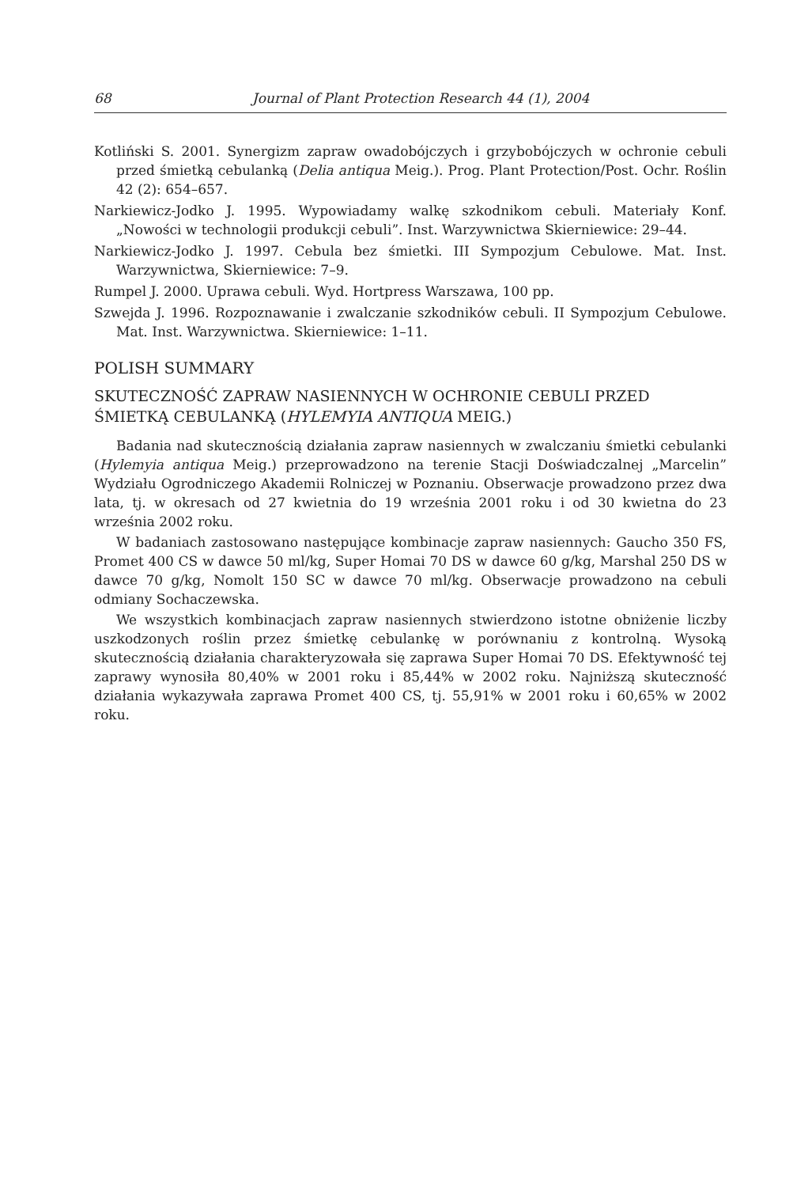68 Journal of Plant Protection Research 44 (1), 2004
Kotliński S. 2001. Synergizm zapraw owadobójczych i grzybobójczych w ochronie cebuli przed śmietką cebulanką (Delia antiqua Meig.). Prog. Plant Protection/Post. Ochr. Roślin 42 (2): 654–657.
Narkiewicz-Jodko J. 1995. Wypowiadamy walkę szkodnikom cebuli. Materiały Konf. „Nowości w technologii produkcji cebuli”. Inst. Warzywnictwa Skierniewice: 29–44.
Narkiewicz-Jodko J. 1997. Cebula bez śmietki. III Sympozjum Cebulowe. Mat. Inst. Warzywnictwa, Skierniewice: 7–9.
Rumpel J. 2000. Uprawa cebuli. Wyd. Hortpress Warszawa, 100 pp.
Szwejda J. 1996. Rozpoznawanie i zwalczanie szkodników cebuli. II Sympozjum Cebulowe. Mat. Inst. Warzywnictwa. Skierniewice: 1–11.
POLISH SUMMARY
SKUTECZNOŚĆ ZAPRAW NASIENNYCH W OCHRONIE CEBULI PRZED ŚMIETKĄ CEBULANKĄ (HYLEMYIA ANTIQUA MEIG.)
Badania nad skutecznością działania zapraw nasiennych w zwalczaniu śmietki cebulanki (Hylemyia antiqua Meig.) przeprowadzono na terenie Stacji Doświadczalnej „Marcelin” Wydziału Ogrodniczego Akademii Rolniczej w Poznaniu. Obserwacje prowadzono przez dwa lata, tj. w okresach od 27 kwietnia do 19 września 2001 roku i od 30 kwietna do 23 września 2002 roku.
W badaniach zastosowano następujące kombinacje zapraw nasiennych: Gaucho 350 FS, Promet 400 CS w dawce 50 ml/kg, Super Homai 70 DS w dawce 60 g/kg, Marshal 250 DS w dawce 70 g/kg, Nomolt 150 SC w dawce 70 ml/kg. Obserwacje prowadzono na cebuli odmiany Sochaczewska.
We wszystkich kombinacjach zapraw nasiennych stwierdzono istotne obniżenie liczby uszkodzonych roślin przez śmietkę cebulankę w porównaniu z kontrolną. Wysoką skutecznością działania charakteryzowała się zaprawa Super Homai 70 DS. Efektywność tej zaprawy wynosiła 80,40% w 2001 roku i 85,44% w 2002 roku. Najniższą skuteczność działania wykazywała zaprawa Promet 400 CS, tj. 55,91% w 2001 roku i 60,65% w 2002 roku.